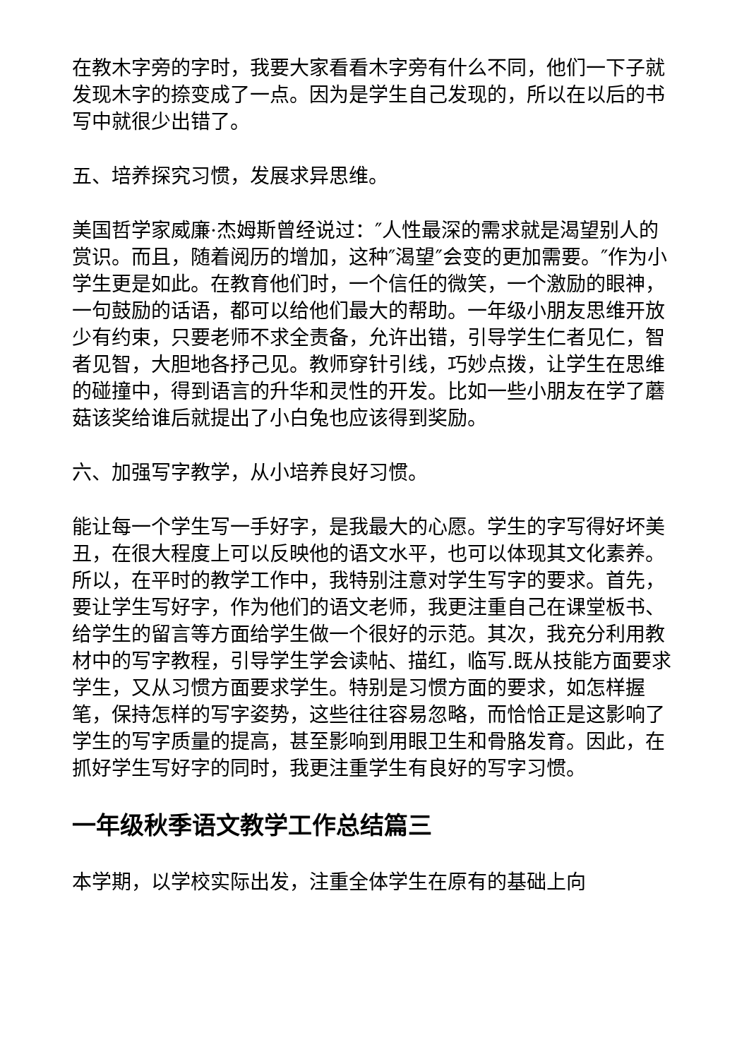在教木字旁的字时，我要大家看看木字旁有什么不同，他们一下子就发现木字的捺变成了一点。因为是学生自己发现的，所以在以后的书写中就很少出错了。
五、培养探究习惯，发展求异思维。
美国哲学家威廉·杰姆斯曾经说过：″人性最深的需求就是渴望别人的赏识。而且，随着阅历的增加，这种″渴望″会变的更加需要。″作为小学生更是如此。在教育他们时，一个信任的微笑，一个激励的眼神，一句鼓励的话语，都可以给他们最大的帮助。一年级小朋友思维开放少有约束，只要老师不求全责备，允许出错，引导学生仁者见仁，智者见智，大胆地各抒己见。教师穿针引线，巧妙点拨，让学生在思维的碰撞中，得到语言的升华和灵性的开发。比如一些小朋友在学了蘑菇该奖给谁后就提出了小白兔也应该得到奖励。
六、加强写字教学，从小培养良好习惯。
能让每一个学生写一手好字，是我最大的心愿。学生的字写得好坏美丑，在很大程度上可以反映他的语文水平，也可以体现其文化素养。所以，在平时的教学工作中，我特别注意对学生写字的要求。首先，要让学生写好字，作为他们的语文老师，我更注重自己在课堂板书、给学生的留言等方面给学生做一个很好的示范。其次，我充分利用教材中的写字教程，引导学生学会读帖、描红，临写.既从技能方面要求学生，又从习惯方面要求学生。特别是习惯方面的要求，如怎样握笔，保持怎样的写字姿势，这些往往容易忽略，而恰恰正是这影响了学生的写字质量的提高，甚至影响到用眼卫生和骨胳发育。因此，在抓好学生写好字的同时，我更注重学生有良好的写字习惯。
一年级秋季语文教学工作总结篇三
本学期，以学校实际出发，注重全体学生在原有的基础上向